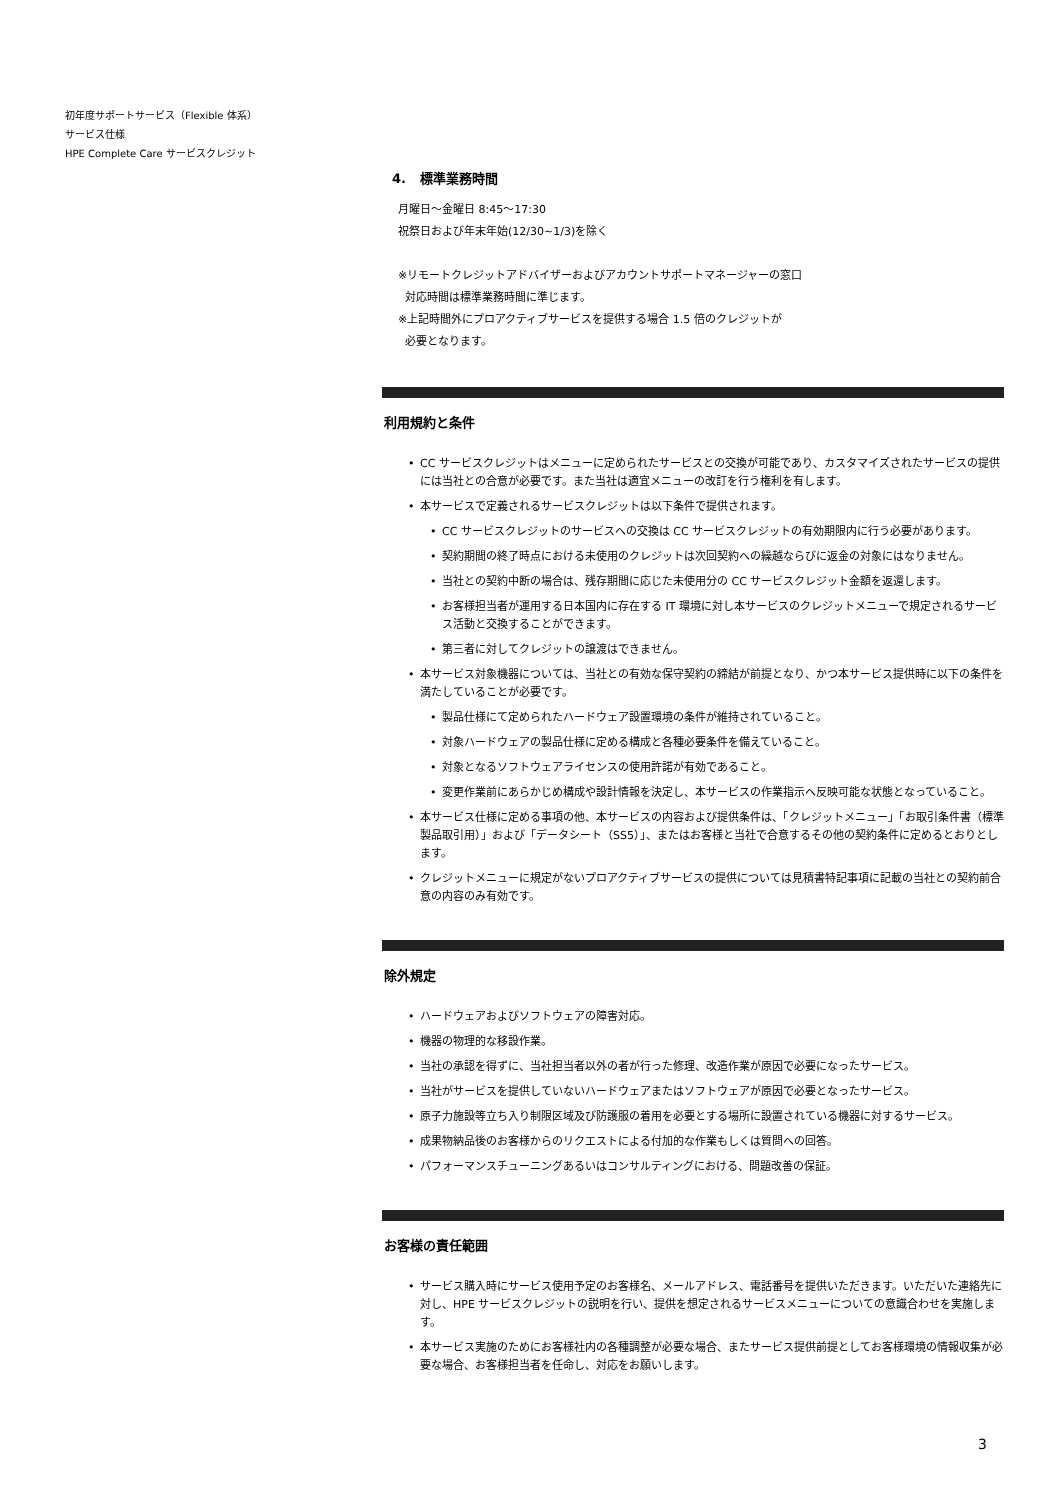初年度サポートサービス（Flexible 体系）
サービス仕様
HPE Complete Care サービスクレジット
4. 標準業務時間
月曜日～金曜日 8:45～17:30
祝祭日および年末年始(12/30~1/3)を除く
※リモートクレジットアドバイザーおよびアカウントサポートマネージャーの窓口
対応時間は標準業務時間に準じます。
※上記時間外にプロアクティブサービスを提供する場合 1.5 倍のクレジットが
必要となります。
利用規約と条件
CC サービスクレジットはメニューに定められたサービスとの交換が可能であり、カスタマイズされたサービスの提供には当社との合意が必要です。また当社は適宜メニューの改訂を行う権利を有します。
本サービスで定義されるサービスクレジットは以下条件で提供されます。
CC サービスクレジットのサービスへの交換は CC サービスクレジットの有効期限内に行う必要があります。
契約期間の終了時点における未使用のクレジットは次回契約への繰越ならびに返金の対象にはなりません。
当社との契約中断の場合は、残存期間に応じた未使用分の CC サービスクレジット金額を返還します。
お客様担当者が運用する日本国内に存在する IT 環境に対し本サービスのクレジットメニューで規定されるサービス活動と交換することができます。
第三者に対してクレジットの譲渡はできません。
本サービス対象機器については、当社との有効な保守契約の締結が前提となり、かつ本サービス提供時に以下の条件を満たしていることが必要です。
製品仕様にて定められたハードウェア設置環境の条件が維持されていること。
対象ハードウェアの製品仕様に定める構成と各種必要条件を備えていること。
対象となるソフトウェアライセンスの使用許諾が有効であること。
変更作業前にあらかじめ構成や設計情報を決定し、本サービスの作業指示へ反映可能な状態となっていること。
本サービス仕様に定める事項の他、本サービスの内容および提供条件は、「クレジットメニュー」「お取引条件書（標準製品取引用）」および「データシート（SS5）」、またはお客様と当社で合意するその他の契約条件に定めるとおりとします。
クレジットメニューに規定がないプロアクティブサービスの提供については見積書特記事項に記載の当社との契約前合意の内容のみ有効です。
除外規定
ハードウェアおよびソフトウェアの障害対応。
機器の物理的な移設作業。
当社の承認を得ずに、当社担当者以外の者が行った修理、改造作業が原因で必要になったサービス。
当社がサービスを提供していないハードウェアまたはソフトウェアが原因で必要となったサービス。
原子力施設等立ち入り制限区域及び防護服の着用を必要とする場所に設置されている機器に対するサービス。
成果物納品後のお客様からのリクエストによる付加的な作業もしくは質問への回答。
パフォーマンスチューニングあるいはコンサルティングにおける、問題改善の保証。
お客様の責任範囲
サービス購入時にサービス使用予定のお客様名、メールアドレス、電話番号を提供いただきます。いただいた連絡先に対し、HPE サービスクレジットの説明を行い、提供を想定されるサービスメニューについての意識合わせを実施します。
本サービス実施のためにお客様社内の各種調整が必要な場合、またサービス提供前提としてお客様環境の情報収集が必要な場合、お客様担当者を任命し、対応をお願いします。
3